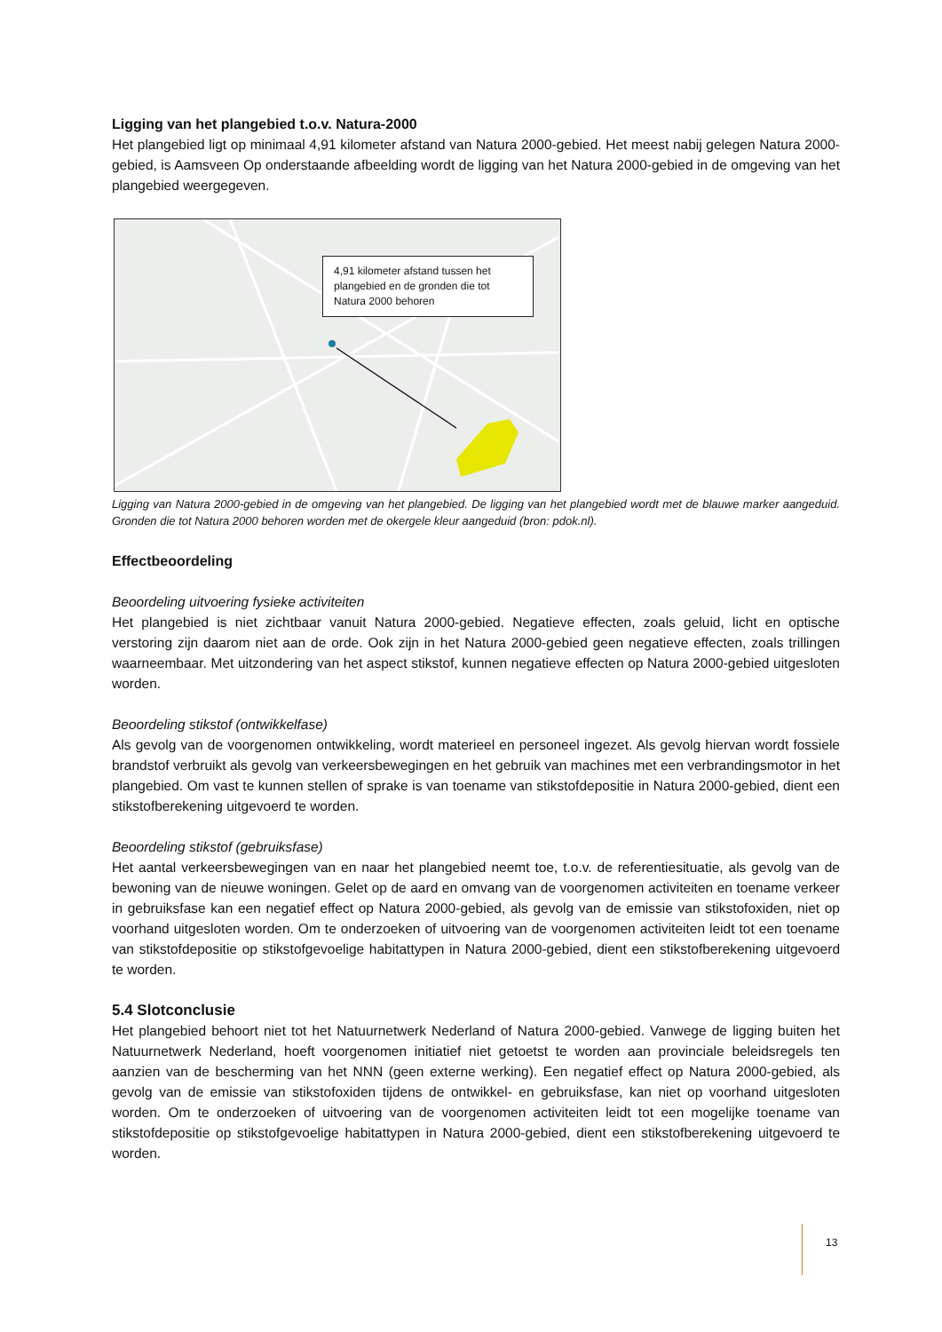Ligging van het plangebied t.o.v. Natura-2000
Het plangebied ligt op minimaal 4,91 kilometer afstand van Natura 2000-gebied. Het meest nabij gelegen Natura 2000-gebied, is Aamsveen Op onderstaande afbeelding wordt de ligging van het Natura 2000-gebied in de omgeving van het plangebied weergegeven.
4,91 kilometer afstand tussen het plangebied en de gronden die tot Natura 2000 behoren
Ligging van Natura 2000-gebied in de omgeving van het plangebied. De ligging van het plangebied wordt met de blauwe marker aangeduid. Gronden die tot Natura 2000 behoren worden met de okergele kleur aangeduid (bron: pdok.nl).
Effectbeoordeling
Beoordeling uitvoering fysieke activiteiten
Het plangebied is niet zichtbaar vanuit Natura 2000-gebied. Negatieve effecten, zoals geluid, licht en optische verstoring zijn daarom niet aan de orde. Ook zijn in het Natura 2000-gebied geen negatieve effecten, zoals trillingen waarneembaar. Met uitzondering van het aspect stikstof, kunnen negatieve effecten op Natura 2000-gebied uitgesloten worden.
Beoordeling stikstof (ontwikkelfase)
Als gevolg van de voorgenomen ontwikkeling, wordt materieel en personeel ingezet. Als gevolg hiervan wordt fossiele brandstof verbruikt als gevolg van verkeersbewegingen en het gebruik van machines met een verbrandingsmotor in het plangebied. Om vast te kunnen stellen of sprake is van toename van stikstofdepositie in Natura 2000-gebied, dient een stikstofberekening uitgevoerd te worden.
Beoordeling stikstof (gebruiksfase)
Het aantal verkeersbewegingen van en naar het plangebied neemt toe, t.o.v. de referentiesituatie, als gevolg van de bewoning van de nieuwe woningen. Gelet op de aard en omvang van de voorgenomen activiteiten en toename verkeer in gebruiksfase kan een negatief effect op Natura 2000-gebied, als gevolg van de emissie van stikstofoxiden, niet op voorhand uitgesloten worden. Om te onderzoeken of uitvoering van de voorgenomen activiteiten leidt tot een toename van stikstofdepositie op stikstofgevoelige habitattypen in Natura 2000-gebied, dient een stikstofberekening uitgevoerd te worden.
5.4 Slotconclusie
Het plangebied behoort niet tot het Natuurnetwerk Nederland of Natura 2000-gebied. Vanwege de ligging buiten het Natuurnetwerk Nederland, hoeft voorgenomen initiatief niet getoetst te worden aan provinciale beleidsregels ten aanzien van de bescherming van het NNN (geen externe werking). Een negatief effect op Natura 2000-gebied, als gevolg van de emissie van stikstofoxiden tijdens de ontwikkel- en gebruiksfase, kan niet op voorhand uitgesloten worden. Om te onderzoeken of uitvoering van de voorgenomen activiteiten leidt tot een mogelijke toename van stikstofdepositie op stikstofgevoelige habitattypen in Natura 2000-gebied, dient een stikstofberekening uitgevoerd te worden.
13